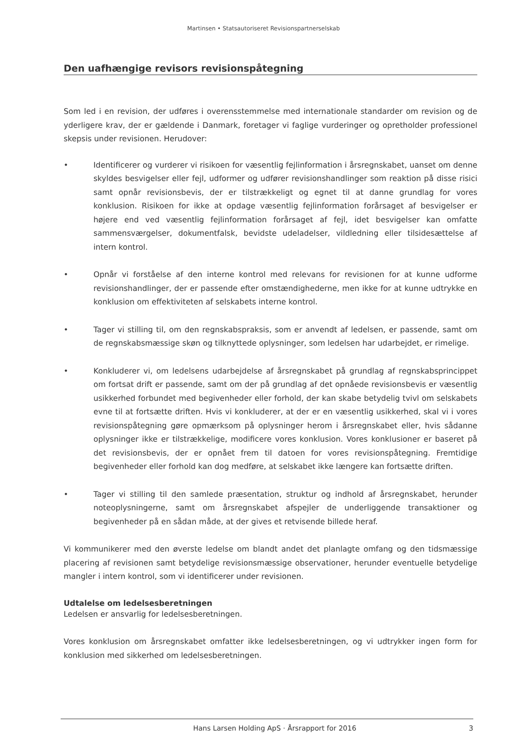Martinsen • Statsautoriseret Revisionspartnerselskab
Den uafhængige revisors revisionspåtegning
Som led i en revision, der udføres i overensstemmelse med internationale standarder om revision og de yderligere krav, der er gældende i Danmark, foretager vi faglige vurderinger og opretholder professionel skepsis under revisionen. Herudover:
• Identificerer og vurderer vi risikoen for væsentlig fejlinformation i årsregnskabet, uanset om denne skyldes besvigelser eller fejl, udformer og udfører revisionshandlinger som reaktion på disse risici samt opnår revisionsbevis, der er tilstrækkeligt og egnet til at danne grundlag for vores konklusion. Risikoen for ikke at opdage væsentlig fejlinformation forårsaget af besvigelser er højere end ved væsentlig fejlinformation forårsaget af fejl, idet besvigelser kan omfatte sammensværgelser, dokumentfalsk, bevidste udeladelser, vildledning eller tilsidesættelse af intern kontrol.
• Opnår vi forståelse af den interne kontrol med relevans for revisionen for at kunne udforme revisionshandlinger, der er passende efter omstændighederne, men ikke for at kunne udtrykke en konklusion om effektiviteten af selskabets interne kontrol.
• Tager vi stilling til, om den regnskabspraksis, som er anvendt af ledelsen, er passende, samt om de regnskabsmæssige skøn og tilknyttede oplysninger, som ledelsen har udarbejdet, er rimelige.
• Konkluderer vi, om ledelsens udarbejdelse af årsregnskabet på grundlag af regnskabsprincippet om fortsat drift er passende, samt om der på grundlag af det opnåede revisionsbevis er væsentlig usikkerhed forbundet med begivenheder eller forhold, der kan skabe betydelig tvivl om selskabets evne til at fortsætte driften. Hvis vi konkluderer, at der er en væsentlig usikkerhed, skal vi i vores revisionspåtegning gøre opmærksom på oplysninger herom i årsregnskabet eller, hvis sådanne oplysninger ikke er tilstrækkelige, modificere vores konklusion. Vores konklusioner er baseret på det revisionsbevis, der er opnået frem til datoen for vores revisionspåtegning. Fremtidige begivenheder eller forhold kan dog medføre, at selskabet ikke længere kan fortsætte driften.
• Tager vi stilling til den samlede præsentation, struktur og indhold af årsregnskabet, herunder noteoplysningerne, samt om årsregnskabet afspejler de underliggende transaktioner og begivenheder på en sådan måde, at der gives et retvisende billede heraf.
Vi kommunikerer med den øverste ledelse om blandt andet det planlagte omfang og den tidsmæssige placering af revisionen samt betydelige revisionsmæssige observationer, herunder eventuelle betydelige mangler i intern kontrol, som vi identificerer under revisionen.
Udtalelse om ledelsesberetningen
Ledelsen er ansvarlig for ledelsesberetningen.
Vores konklusion om årsregnskabet omfatter ikke ledelsesberetningen, og vi udtrykker ingen form for konklusion med sikkerhed om ledelsesberetningen.
Hans Larsen Holding ApS · Årsrapport for 2016 3